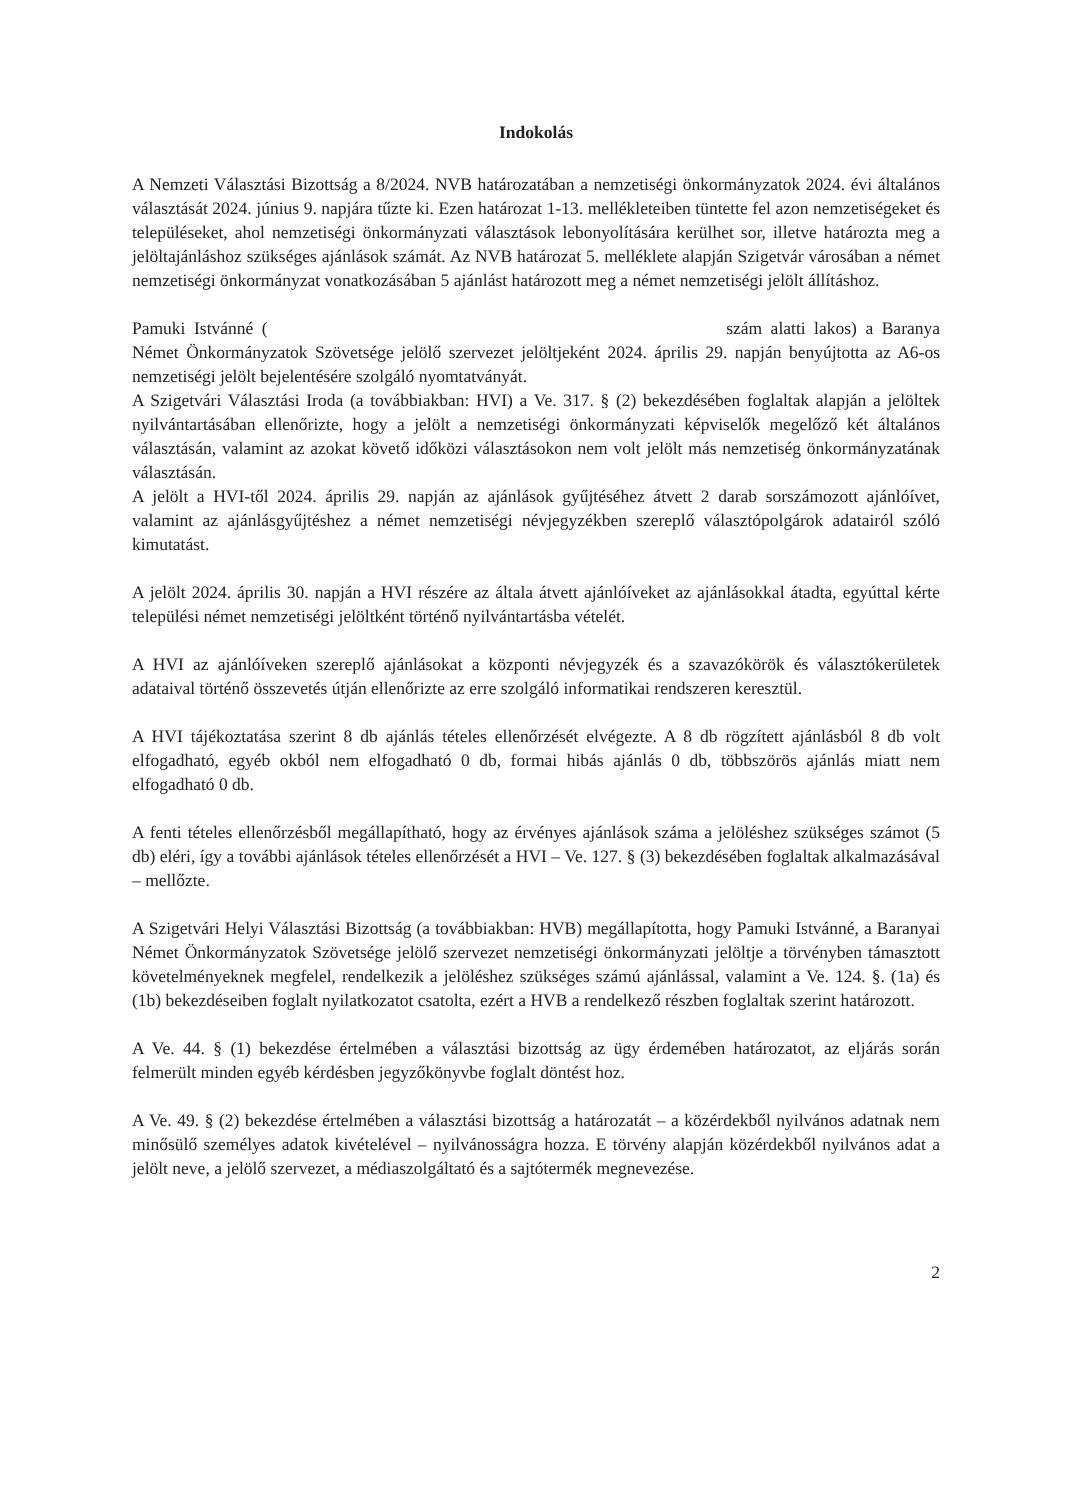Indokolás
A Nemzeti Választási Bizottság a 8/2024. NVB határozatában a nemzetiségi önkormányzatok 2024. évi általános választását 2024. június 9. napjára tűzte ki. Ezen határozat 1-13. mellékleteiben tüntette fel azon nemzetiségeket és településeket, ahol nemzetiségi önkormányzati választások lebonyolítására kerülhet sor, illetve határozta meg a jelöltajánláshoz szükséges ajánlások számát. Az NVB határozat 5. melléklete alapján Szigetvár városában a német nemzetiségi önkormányzat vonatkozásában 5 ajánlást határozott meg a német nemzetiségi jelölt állításhoz.
Pamuki Istvánné ( szám alatti lakos) a Baranya Német Önkormányzatok Szövetsége jelölő szervezet jelöltjeként 2024. április 29. napján benyújtotta az A6-os nemzetiségi jelölt bejelentésére szolgáló nyomtatványát.
A Szigetvári Választási Iroda (a továbbiakban: HVI) a Ve. 317. § (2) bekezdésében foglaltak alapján a jelöltek nyilvántartásában ellenőrizte, hogy a jelölt a nemzetiségi önkormányzati képviselők megelőző két általános választásán, valamint az azokat követő időközi választásokon nem volt jelölt más nemzetiség önkormányzatának választásán.
A jelölt a HVI-től 2024. április 29. napján az ajánlások gyűjtéséhez átvett 2 darab sorszámozott ajánlóívet, valamint az ajánlásgyűjtéshez a német nemzetiségi névjegyzékben szereplő választópolgárok adatairól szóló kimutatást.
A jelölt 2024. április 30. napján a HVI részére az általa átvett ajánlóíveket az ajánlásokkal átadta, egyúttal kérte települési német nemzetiségi jelöltként történő nyilvántartásba vételét.
A HVI az ajánlóíveken szereplő ajánlásokat a központi névjegyzék és a szavazókörök és választókerületek adataival történő összevetés útján ellenőrizte az erre szolgáló informatikai rendszeren keresztül.
A HVI tájékoztatása szerint 8 db ajánlás tételes ellenőrzését elvégezte. A 8 db rögzített ajánlásból 8 db volt elfogadható, egyéb okból nem elfogadható 0 db, formai hibás ajánlás 0 db, többszörös ajánlás miatt nem elfogadható 0 db.
A fenti tételes ellenőrzésből megállapítható, hogy az érvényes ajánlások száma a jelöléshez szükséges számot (5 db) eléri, így a további ajánlások tételes ellenőrzését a HVI – Ve. 127. § (3) bekezdésében foglaltak alkalmazásával – mellőzte.
A Szigetvári Helyi Választási Bizottság (a továbbiakban: HVB) megállapította, hogy Pamuki Istvánné, a Baranyai Német Önkormányzatok Szövetsége jelölő szervezet nemzetiségi önkormányzati jelöltje a törvényben támasztott követelményeknek megfelel, rendelkezik a jelöléshez szükséges számú ajánlással, valamint a Ve. 124. §. (1a) és (1b) bekezdéseiben foglalt nyilatkozatot csatolta, ezért a HVB a rendelkező részben foglaltak szerint határozott.
A Ve. 44. § (1) bekezdése értelmében a választási bizottság az ügy érdemében határozatot, az eljárás során felmerült minden egyéb kérdésben jegyzőkönyvbe foglalt döntést hoz.
A Ve. 49. § (2) bekezdése értelmében a választási bizottság a határozatát – a közérdekből nyilvános adatnak nem minősülő személyes adatok kivételével – nyilvánosságra hozza. E törvény alapján közérdekből nyilvános adat a jelölt neve, a jelölő szervezet, a médiaszolgáltató és a sajtótermék megnevezése.
2